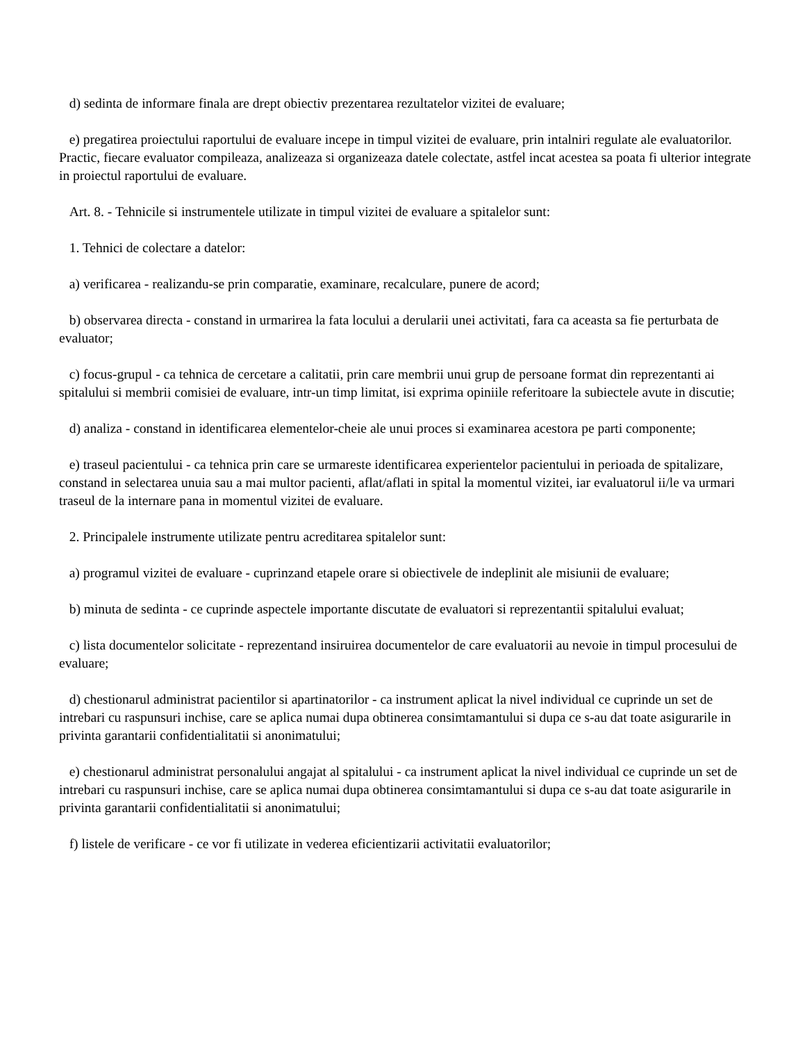d) sedinta de informare finala are drept obiectiv prezentarea rezultatelor vizitei de evaluare;
e) pregatirea proiectului raportului de evaluare incepe in timpul vizitei de evaluare, prin intalniri regulate ale evaluatorilor. Practic, fiecare evaluator compileaza, analizeaza si organizeaza datele colectate, astfel incat acestea sa poata fi ulterior integrate in proiectul raportului de evaluare.
Art. 8. - Tehnicile si instrumentele utilizate in timpul vizitei de evaluare a spitalelor sunt:
1. Tehnici de colectare a datelor:
a) verificarea - realizandu-se prin comparatie, examinare, recalculare, punere de acord;
b) observarea directa - constand in urmarirea la fata locului a derularii unei activitati, fara ca aceasta sa fie perturbata de evaluator;
c) focus-grupul - ca tehnica de cercetare a calitatii, prin care membrii unui grup de persoane format din reprezentanti ai spitalului si membrii comisiei de evaluare, intr-un timp limitat, isi exprima opiniile referitoare la subiectele avute in discutie;
d) analiza - constand in identificarea elementelor-cheie ale unui proces si examinarea acestora pe parti componente;
e) traseul pacientului - ca tehnica prin care se urmareste identificarea experientelor pacientului in perioada de spitalizare, constand in selectarea unuia sau a mai multor pacienti, aflat/aflati in spital la momentul vizitei, iar evaluatorul ii/le va urmari traseul de la internare pana in momentul vizitei de evaluare.
2. Principalele instrumente utilizate pentru acreditarea spitalelor sunt:
a) programul vizitei de evaluare - cuprinzand etapele orare si obiectivele de indeplinit ale misiunii de evaluare;
b) minuta de sedinta - ce cuprinde aspectele importante discutate de evaluatori si reprezentantii spitalului evaluat;
c) lista documentelor solicitate - reprezentand insiruirea documentelor de care evaluatorii au nevoie in timpul procesului de evaluare;
d) chestionarul administrat pacientilor si apartinatorilor - ca instrument aplicat la nivel individual ce cuprinde un set de intrebari cu raspunsuri inchise, care se aplica numai dupa obtinerea consimtamantului si dupa ce s-au dat toate asigurarile in privinta garantarii confidentialitatii si anonimatului;
e) chestionarul administrat personalului angajat al spitalului - ca instrument aplicat la nivel individual ce cuprinde un set de intrebari cu raspunsuri inchise, care se aplica numai dupa obtinerea consimtamantului si dupa ce s-au dat toate asigurarile in privinta garantarii confidentialitatii si anonimatului;
f) listele de verificare - ce vor fi utilizate in vederea eficientizarii activitatii evaluatorilor;